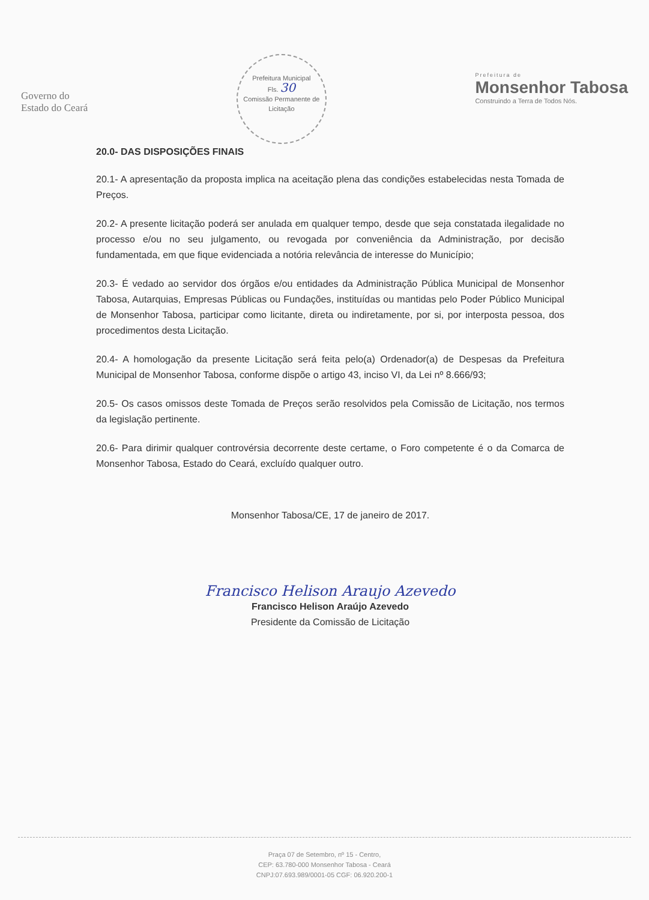Governo do
Estado do Ceará
Prefeitura Municipal
Fls. 30
Comissão Permanente de Licitação
Prefeitura de
Monsenhor Tabosa
Construindo a Terra de Todos Nós.
20.0- DAS DISPOSIÇÕES FINAIS
20.1- A apresentação da proposta implica na aceitação plena das condições estabelecidas nesta Tomada de Preços.
20.2- A presente licitação poderá ser anulada em qualquer tempo, desde que seja constatada ilegalidade no processo e/ou no seu julgamento, ou revogada por conveniência da Administração, por decisão fundamentada, em que fique evidenciada a notória relevância de interesse do Município;
20.3- É vedado ao servidor dos órgãos e/ou entidades da Administração Pública Municipal de Monsenhor Tabosa, Autarquias, Empresas Públicas ou Fundações, instituídas ou mantidas pelo Poder Público Municipal de Monsenhor Tabosa, participar como licitante, direta ou indiretamente, por si, por interposta pessoa, dos procedimentos desta Licitação.
20.4- A homologação da presente Licitação será feita pelo(a) Ordenador(a) de Despesas da Prefeitura Municipal de Monsenhor Tabosa, conforme dispõe o artigo 43, inciso VI, da Lei nº 8.666/93;
20.5- Os casos omissos deste Tomada de Preços serão resolvidos pela Comissão de Licitação, nos termos da legislação pertinente.
20.6- Para dirimir qualquer controvérsia decorrente deste certame, o Foro competente é o da Comarca de Monsenhor Tabosa, Estado do Ceará, excluído qualquer outro.
Monsenhor Tabosa/CE, 17 de janeiro de 2017.
Francisco Helison Araujo Azevedo
Francisco Helison Araújo Azevedo
Presidente da Comissão de Licitação
Praça 07 de Setembro, nº 15 - Centro,
CEP: 63.780-000 Monsenhor Tabosa - Ceará
CNPJ:07.693.989/0001-05 CGF: 06.920.200-1